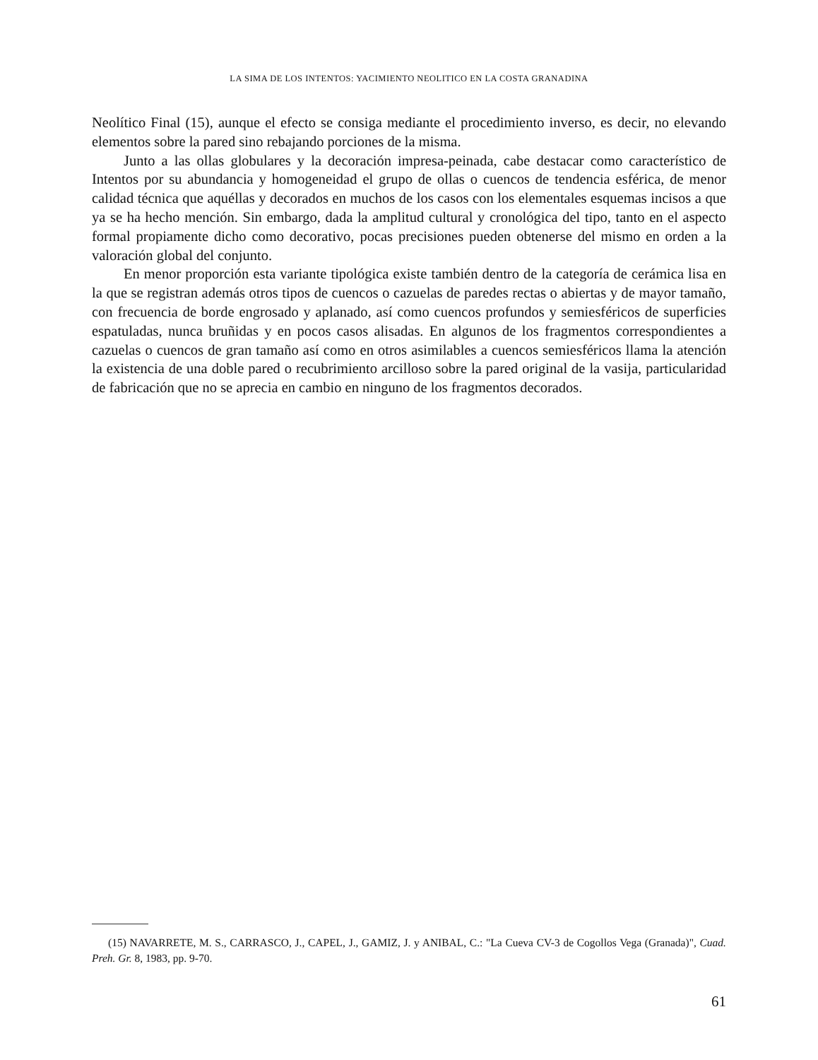LA SIMA DE LOS INTENTOS: YACIMIENTO NEOLITICO EN LA COSTA GRANADINA
Neolítico Final (15), aunque el efecto se consiga mediante el procedimiento inverso, es decir, no elevando elementos sobre la pared sino rebajando porciones de la misma.
Junto a las ollas globulares y la decoración impresa-peinada, cabe destacar como característico de Intentos por su abundancia y homogeneidad el grupo de ollas o cuencos de tendencia esférica, de menor calidad técnica que aquéllas y decorados en muchos de los casos con los elementales esquemas incisos a que ya se ha hecho mención. Sin embargo, dada la amplitud cultural y cronológica del tipo, tanto en el aspecto formal propiamente dicho como decorativo, pocas precisiones pueden obtenerse del mismo en orden a la valoración global del conjunto.
En menor proporción esta variante tipológica existe también dentro de la categoría de cerámica lisa en la que se registran además otros tipos de cuencos o cazuelas de paredes rectas o abiertas y de mayor tamaño, con frecuencia de borde engrosado y aplanado, así como cuencos profundos y semiesféricos de superficies espatuladas, nunca bruñidas y en pocos casos alisadas. En algunos de los fragmentos correspondientes a cazuelas o cuencos de gran tamaño así como en otros asimilables a cuencos semiesféricos llama la atención la existencia de una doble pared o recubrimiento arcilloso sobre la pared original de la vasija, particularidad de fabricación que no se aprecia en cambio en ninguno de los fragmentos decorados.
(15) NAVARRETE, M. S., CARRASCO, J., CAPEL, J., GAMIZ, J. y ANIBAL, C.: "La Cueva CV-3 de Cogollos Vega (Granada)", Cuad. Preh. Gr. 8, 1983, pp. 9-70.
61